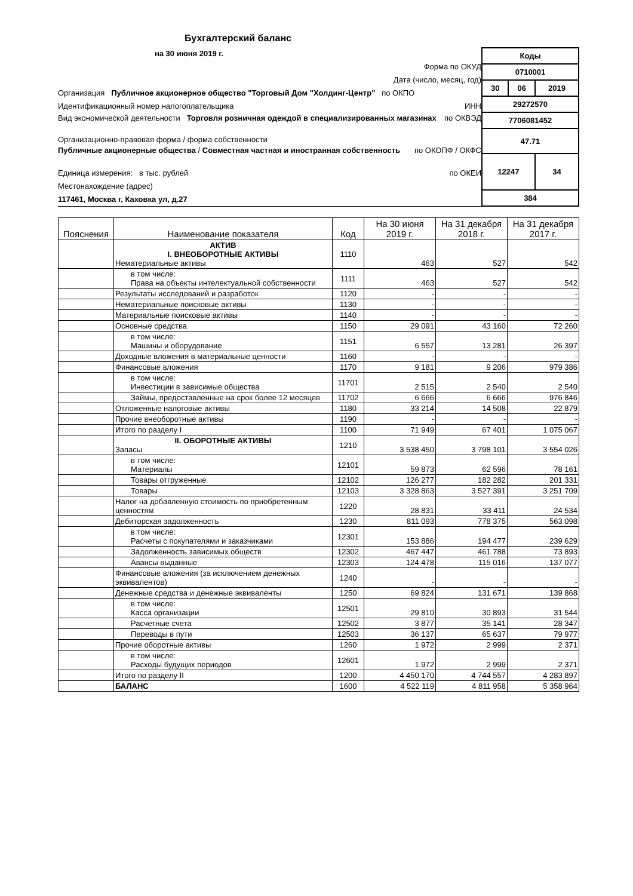Бухгалтерский баланс
на 30 июня 2019 г.
Форма по ОКУД
Дата (число, месяц, год)
Организация Публичное акционерное общество "Торговый Дом "Холдинг-Центр" по ОКПО
Идентификационный номер налогоплательщика ИНН
Вид экономической деятельности Торговля розничная одеждой в специализированных магазинах по ОКВЭД
Организационно-правовая форма / форма собственности
Публичные акционерные общества / Совместная частная и иностранная собственность по ОКОПФ / ОКФС
Единица измерения: в тыс. рублей по ОКЕИ
Местонахождение (адрес)
117461, Москва г, Каховка ул, д.27
| Коды | | |
| 0710001 | | |
| 30 | 06 | 2019 |
| 29272570 | | |
| 7706081452 | | |
| 47.71 | | |
| 12247 | | 34 |
| 384 | | |
| Пояснения | Наименование показателя | Код | На 30 июня 2019 г. | На 31 декабря 2018 г. | На 31 декабря 2017 г. |
| --- | --- | --- | --- | --- | --- |
| | АКТИВ I. ВНЕОБОРОТНЫЕ АКТИВЫ Нематериальные активы | 1110 | 463 | 527 | 542 |
| | в том числе: Права на объекты интелектуальной собственности | 1111 | 463 | 527 | 542 |
| | Результаты исследований и разработок | 1120 | - | - | - |
| | Нематериальные поисковые активы | 1130 | - | - | - |
| | Материальные поисковые активы | 1140 | - | - | - |
| | Основные средства | 1150 | 29 091 | 43 160 | 72 260 |
| | в том числе: Машины и оборудование | 1151 | 6 557 | 13 281 | 26 397 |
| | Доходные вложения в материальные ценности | 1160 | - | - | - |
| | Финансовые вложения | 1170 | 9 181 | 9 206 | 979 386 |
| | в том числе: Инвестиции в зависимые общества | 11701 | 2 515 | 2 540 | 2 540 |
| | Займы, предоставленные на срок более 12 месяцев | 11702 | 6 666 | 6 666 | 976 846 |
| | Отложенные налоговые активы | 1180 | 33 214 | 14 508 | 22 879 |
| | Прочие внеоборотные активы | 1190 | - | - | - |
| | Итого по разделу I | 1100 | 71 949 | 67 401 | 1 075 067 |
| | II. ОБОРОТНЫЕ АКТИВЫ Запасы | 1210 | 3 538 450 | 3 798 101 | 3 554 026 |
| | в том числе: Материалы | 12101 | 59 873 | 62 596 | 78 161 |
| | Товары отгруженные | 12102 | 126 277 | 182 282 | 201 331 |
| | Товары | 12103 | 3 328 863 | 3 527 391 | 3 251 709 |
| | Налог на добавленную стоимость по приобретенным ценностям | 1220 | 28 831 | 33 411 | 24 534 |
| | Дебиторская задолженность | 1230 | 811 093 | 778 375 | 563 098 |
| | в том числе: Расчеты с покупателями и заказчиками | 12301 | 153 886 | 194 477 | 239 629 |
| | Задолженность зависимых обществ | 12302 | 467 447 | 461 788 | 73 893 |
| | Авансы выданные | 12303 | 124 478 | 115 016 | 137 077 |
| | Финансовые вложения (за исключением денежных эквивалентов) | 1240 | - | - | - |
| | Денежные средства и денежные эквиваленты | 1250 | 69 824 | 131 671 | 139 868 |
| | в том числе: Касса организации | 12501 | 29 810 | 30 893 | 31 544 |
| | Расчетные счета | 12502 | 3 877 | 35 141 | 28 347 |
| | Переводы в пути | 12503 | 36 137 | 65 637 | 79 977 |
| | Прочие оборотные активы | 1260 | 1 972 | 2 999 | 2 371 |
| | в том числе: Расходы будущих периодов | 12601 | 1 972 | 2 999 | 2 371 |
| | Итого по разделу II | 1200 | 4 450 170 | 4 744 557 | 4 283 897 |
| | БАЛАНС | 1600 | 4 522 119 | 4 811 958 | 5 358 964 |